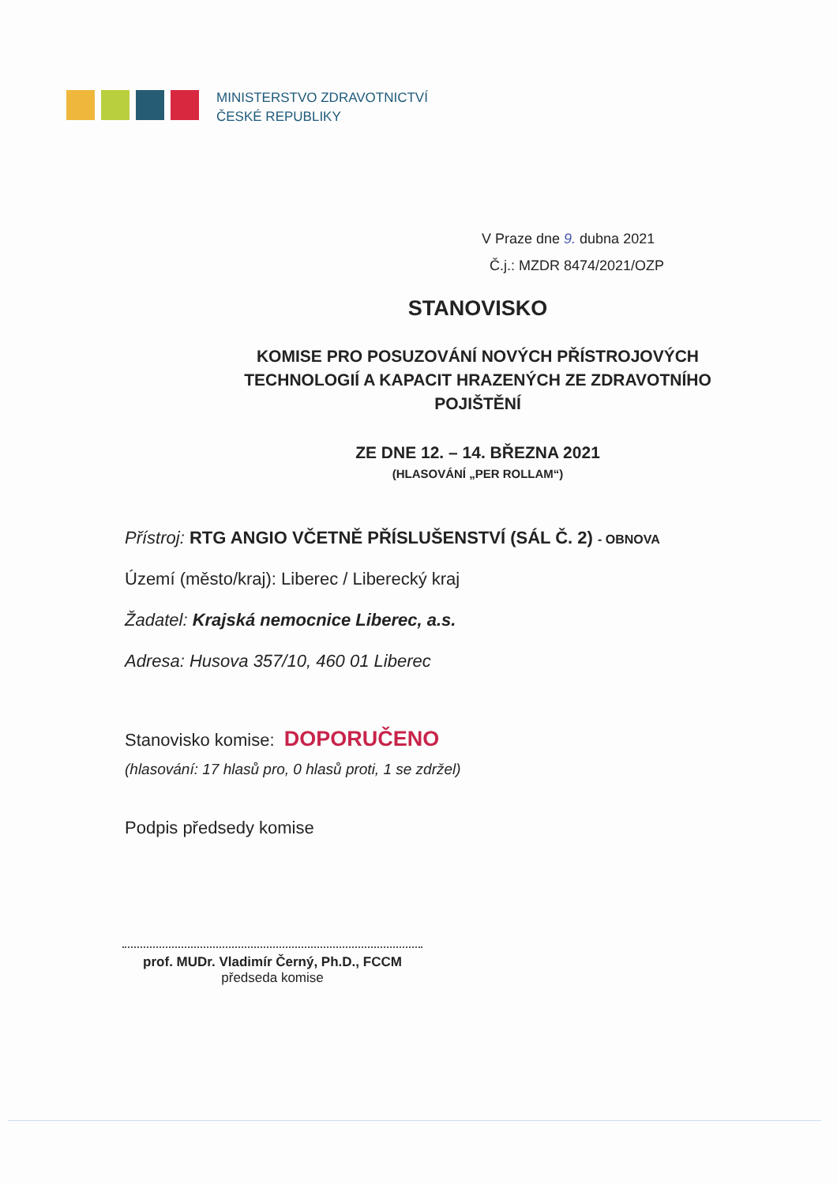MINISTERSTVO ZDRAVOTNICTVÍ
ČESKÉ REPUBLIKY
V Praze dne 9. dubna 2021
Č.j.: MZDR 8474/2021/OZP
STANOVISKO
KOMISE PRO POSUZOVÁNÍ NOVÝCH PŘÍSTROJOVÝCH TECHNOLOGIÍ A KAPACIT HRAZENÝCH ZE ZDRAVOTNÍHO POJIŠTĚNÍ
ZE DNE 12. – 14. BŘEZNA 2021
(HLASOVÁNÍ „PER ROLLAM“)
Přístroj: RTG ANGIO VČETNĚ PŘÍSLUŠENSTVÍ (SÁL Č. 2) - OBNOVA
Území (město/kraj): Liberec / Liberecký kraj
Žadatel: Krajská nemocnice Liberec, a.s.
Adresa: Husova 357/10, 460 01 Liberec
Stanovisko komise: DOPORUČENO
(hlasování: 17 hlasů pro, 0 hlasů proti, 1 se zdržel)
Podpis předsedy komise
prof. MUDr. Vladimír Černý, Ph.D., FCCM
předseda komise